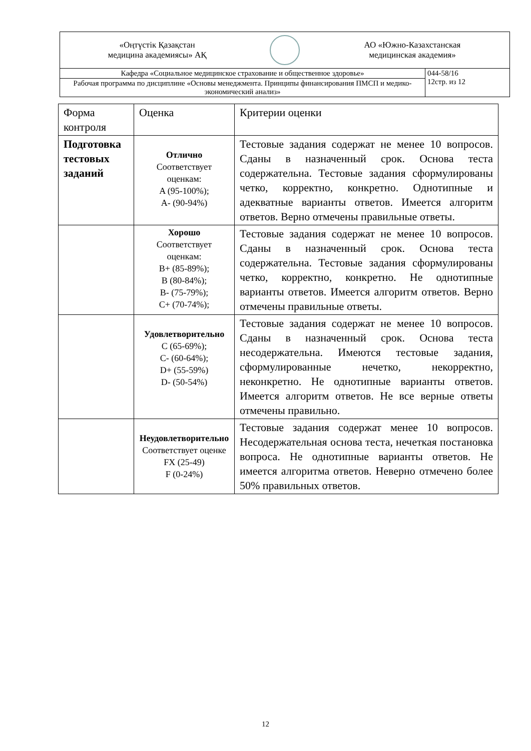| «Оңтүстік Қазақстан медицина академиясы» АҚ АО «Южно-Казахстанская медицинская академия» | |
| Кафедра «Социальное медицинское страхование и общественное здоровье» | 044-58/16 12стр. из 12 |
| Рабочая программа по дисциплине «Основы менеджмента. Принципы финансирования ПМСП и медико-экономический анализ» | |
| Форма контроля | Оценка | Критерии оценки |
| Подготовка тестовых заданий | Отлично Соответствует оценкам: A (95-100%); A- (90-94%) | Тестовые задания содержат не менее 10 вопросов. Сданы в назначенный срок. Основа теста содержательна. Тестовые задания сформулированы четко, корректно, конкретно. Однотипные и адекватные варианты ответов. Имеется алгоритм ответов. Верно отмечены правильные ответы. |
| | Хорошо Соответствует оценкам: B+ (85-89%); B (80-84%); B- (75-79%); C+ (70-74%); | Тестовые задания содержат не менее 10 вопросов. Сданы в назначенный срок. Основа теста содержательна. Тестовые задания сформулированы четко, корректно, конкретно. Не однотипные варианты ответов. Имеется алгоритм ответов. Верно отмечены правильные ответы. |
| | Удовлетворительно C (65-69%); C- (60-64%); D+ (55-59%) D- (50-54%) | Тестовые задания содержат не менее 10 вопросов. Сданы в назначенный срок. Основа теста несодержательна. Имеются тестовые задания, сформулированные нечетко, некорректно, неконкретно. Не однотипные варианты ответов. Имеется алгоритм ответов. Не все верные ответы отмечены правильно. |
| | Неудовлетворительно Соответствует оценке FX (25-49) F (0-24%) | Тестовые задания содержат менее 10 вопросов. Несодержательная основа теста, нечеткая постановка вопроса. Не однотипные варианты ответов. Не имеется алгоритма ответов. Неверно отмечено более 50% правильных ответов. |
12